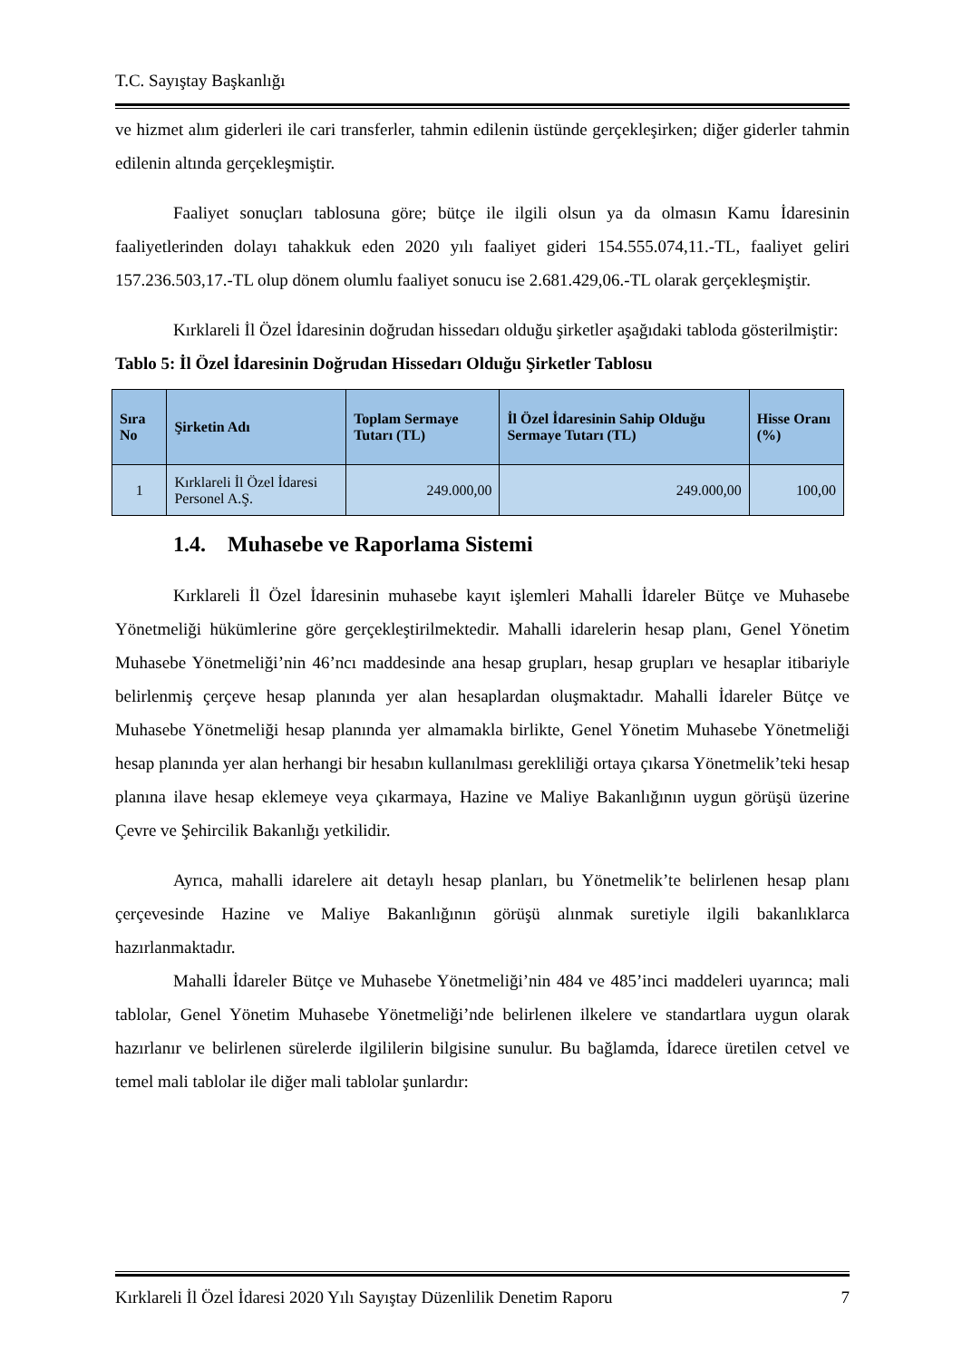T.C. Sayıştay Başkanlığı
ve hizmet alım giderleri ile cari transferler, tahmin edilenin üstünde gerçekleşirken; diğer giderler tahmin edilenin altında gerçekleşmiştir.
Faaliyet sonuçları tablosuna göre; bütçe ile ilgili olsun ya da olmasın Kamu İdaresinin faaliyetlerinden dolayı tahakkuk eden 2020 yılı faaliyet gideri 154.555.074,11.-TL, faaliyet geliri 157.236.503,17.-TL olup dönem olumlu faaliyet sonucu ise 2.681.429,06.-TL olarak gerçekleşmiştir.
Kırklareli İl Özel İdaresinin doğrudan hissedarı olduğu şirketler aşağıdaki tabloda gösterilmiştir:
Tablo 5: İl Özel İdaresinin Doğrudan Hissedarı Olduğu Şirketler Tablosu
| Sıra No | Şirketin Adı | Toplam Sermaye Tutarı (TL) | İl Özel İdaresinin Sahip Olduğu Sermaye Tutarı (TL) | Hisse Oranı (%) |
| --- | --- | --- | --- | --- |
| 1 | Kırklareli İl Özel İdaresi Personel A.Ş. | 249.000,00 | 249.000,00 | 100,00 |
1.4. Muhasebe ve Raporlama Sistemi
Kırklareli İl Özel İdaresinin muhasebe kayıt işlemleri Mahalli İdareler Bütçe ve Muhasebe Yönetmeliği hükümlerine göre gerçekleştirilmektedir. Mahalli idarelerin hesap planı, Genel Yönetim Muhasebe Yönetmeliği’nin 46’ncı maddesinde ana hesap grupları, hesap grupları ve hesaplar itibariyle belirlenmiş çerçeve hesap planında yer alan hesaplardan oluşmaktadır. Mahalli İdareler Bütçe ve Muhasebe Yönetmeliği hesap planında yer almamakla birlikte, Genel Yönetim Muhasebe Yönetmeliği hesap planında yer alan herhangi bir hesabın kullanılması gerekliliği ortaya çıkarsa Yönetmelik’teki hesap planına ilave hesap eklemeye veya çıkarmaya, Hazine ve Maliye Bakanlığının uygun görüşü üzerine Çevre ve Şehircilik Bakanlığı yetkilidir.
Ayrıca, mahalli idarelere ait detaylı hesap planları, bu Yönetmelik’te belirlenen hesap planı çerçevesinde Hazine ve Maliye Bakanlığının görüşü alınmak suretiyle ilgili bakanlıklarca hazırlanmaktadır.
Mahalli İdareler Bütçe ve Muhasebe Yönetmeliği’nin 484 ve 485’inci maddeleri uyarınca; mali tablolar, Genel Yönetim Muhasebe Yönetmeliği’nde belirlenen ilkelere ve standartlara uygun olarak hazırlanır ve belirlenen sürelerde ilgililerin bilgisine sunulur. Bu bağlamda, İdarece üretilen cetvel ve temel mali tablolar ile diğer mali tablolar şunlardır:
Kırklareli İl Özel İdaresi 2020 Yılı Sayıştay Düzenlilik Denetim Raporu 7